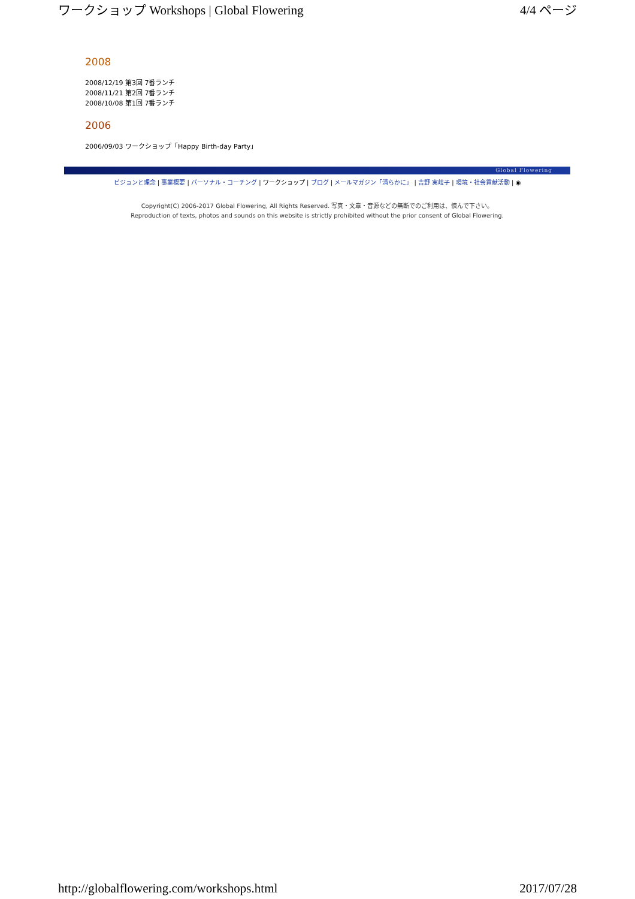ワークショップ Workshops | Global Flowering 4/4 ページ
2008
2008/12/19 第3回 7番ランチ
2008/11/21 第2回 7番ランチ
2008/10/08 第1回 7番ランチ
2006
2006/09/03 ワークショップ「Happy Birth-day Party」
Global Flowering
ビジョンと理念 | 事業概要 | パーソナル・コーチング | ワークショップ | ブログ | メールマガジン「清らかに」 | 吉野 実岐子 | 環境・社会貢献活動 | ◉
Copyright(C) 2006-2017 Global Flowering, All Rights Reserved. 写真・文章・音源などの無断でのご利用は、慎んで下さい。
Reproduction of texts, photos and sounds on this website is strictly prohibited without the prior consent of Global Flowering.
http://globalflowering.com/workshops.html 2017/07/28